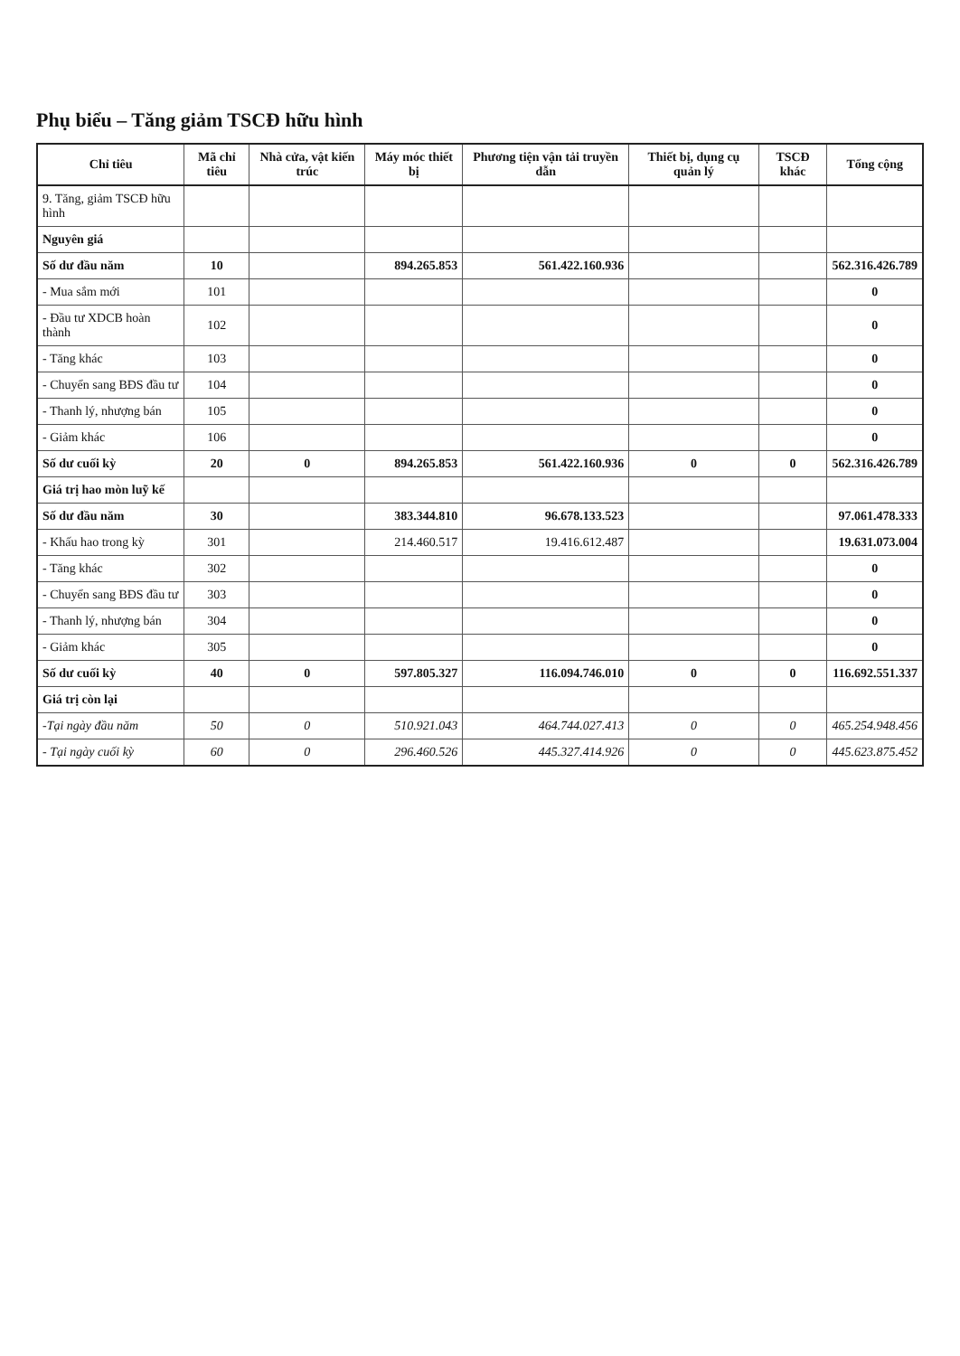Phụ biểu – Tăng giảm TSCĐ hữu hình
| Chỉ tiêu | Mã chỉ tiêu | Nhà cửa, vật kiến trúc | Máy móc thiết bị | Phương tiện vận tải truyền dẫn | Thiết bị, dụng cụ quản lý | TSCĐ khác | Tổng cộng |
| --- | --- | --- | --- | --- | --- | --- | --- |
| 9. Tăng, giảm TSCĐ hữu hình | | | | | | | |
| Nguyên giá | | | | | | | |
| Số dư đầu năm | 10 | | 894.265.853 | 561.422.160.936 | | | 562.316.426.789 |
| - Mua sắm mới | 101 | | | | | | 0 |
| - Đầu tư XDCB hoàn thành | 102 | | | | | | 0 |
| - Tăng khác | 103 | | | | | | 0 |
| - Chuyển sang BĐS đầu tư | 104 | | | | | | 0 |
| - Thanh lý, nhượng bán | 105 | | | | | | 0 |
| - Giảm khác | 106 | | | | | | 0 |
| Số dư cuối kỳ | 20 | 0 | 894.265.853 | 561.422.160.936 | 0 | 0 | 562.316.426.789 |
| Giá trị hao mòn luỹ kế | | | | | | | |
| Số dư đầu năm | 30 | | 383.344.810 | 96.678.133.523 | | | 97.061.478.333 |
| - Khấu hao trong kỳ | 301 | | 214.460.517 | 19.416.612.487 | | | 19.631.073.004 |
| - Tăng khác | 302 | | | | | | 0 |
| - Chuyển sang BĐS đầu tư | 303 | | | | | | 0 |
| - Thanh lý, nhượng bán | 304 | | | | | | 0 |
| - Giảm khác | 305 | | | | | | 0 |
| Số dư cuối kỳ | 40 | 0 | 597.805.327 | 116.094.746.010 | 0 | 0 | 116.692.551.337 |
| Giá trị còn lại | | | | | | | |
| -Tại ngày đầu năm | 50 | 0 | 510.921.043 | 464.744.027.413 | 0 | 0 | 465.254.948.456 |
| - Tại ngày cuối kỳ | 60 | 0 | 296.460.526 | 445.327.414.926 | 0 | 0 | 445.623.875.452 |